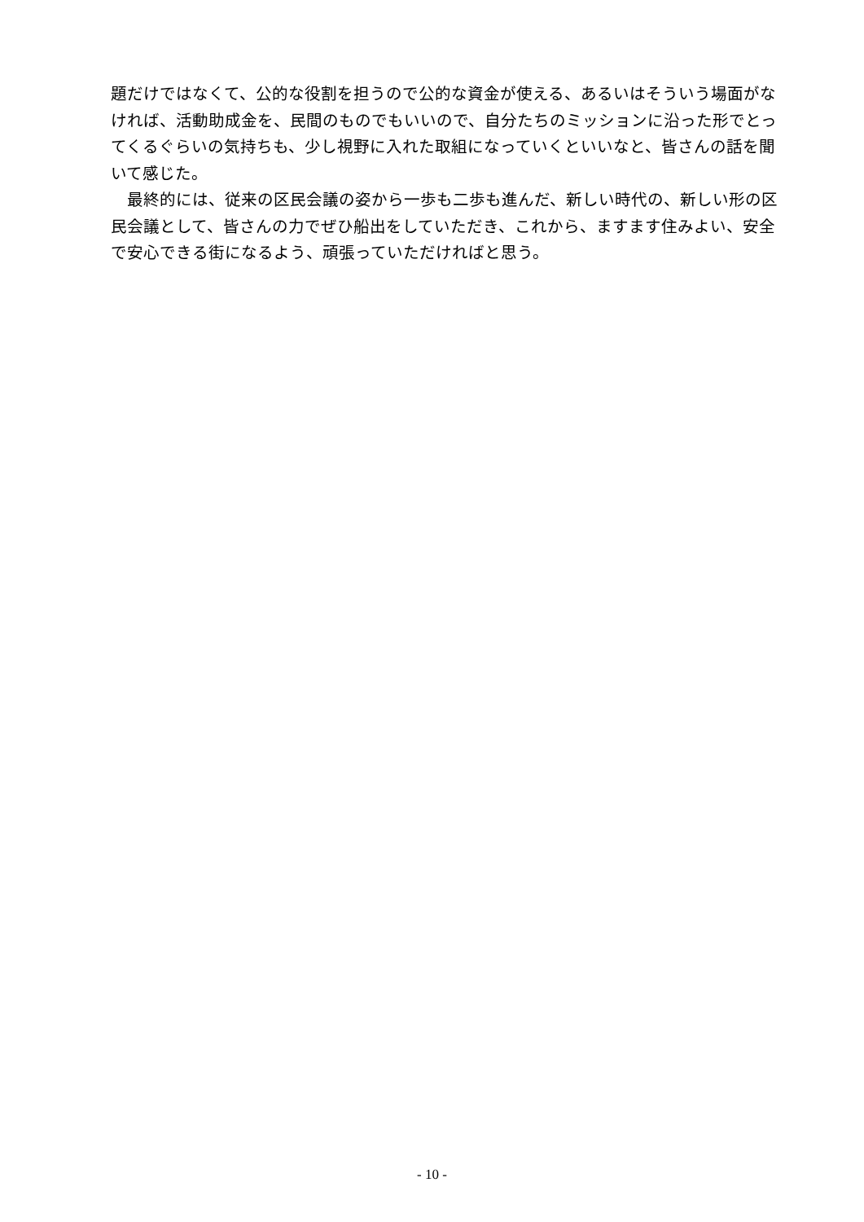題だけではなくて、公的な役割を担うので公的な資金が使える、あるいはそういう場面がなければ、活動助成金を、民間のものでもいいので、自分たちのミッションに沿った形でとってくるぐらいの気持ちも、少し視野に入れた取組になっていくといいなと、皆さんの話を聞いて感じた。
　最終的には、従来の区民会議の姿から一歩も二歩も進んだ、新しい時代の、新しい形の区民会議として、皆さんの力でぜひ船出をしていただき、これから、ますます住みよい、安全で安心できる街になるよう、頑張っていただければと思う。
- 10 -